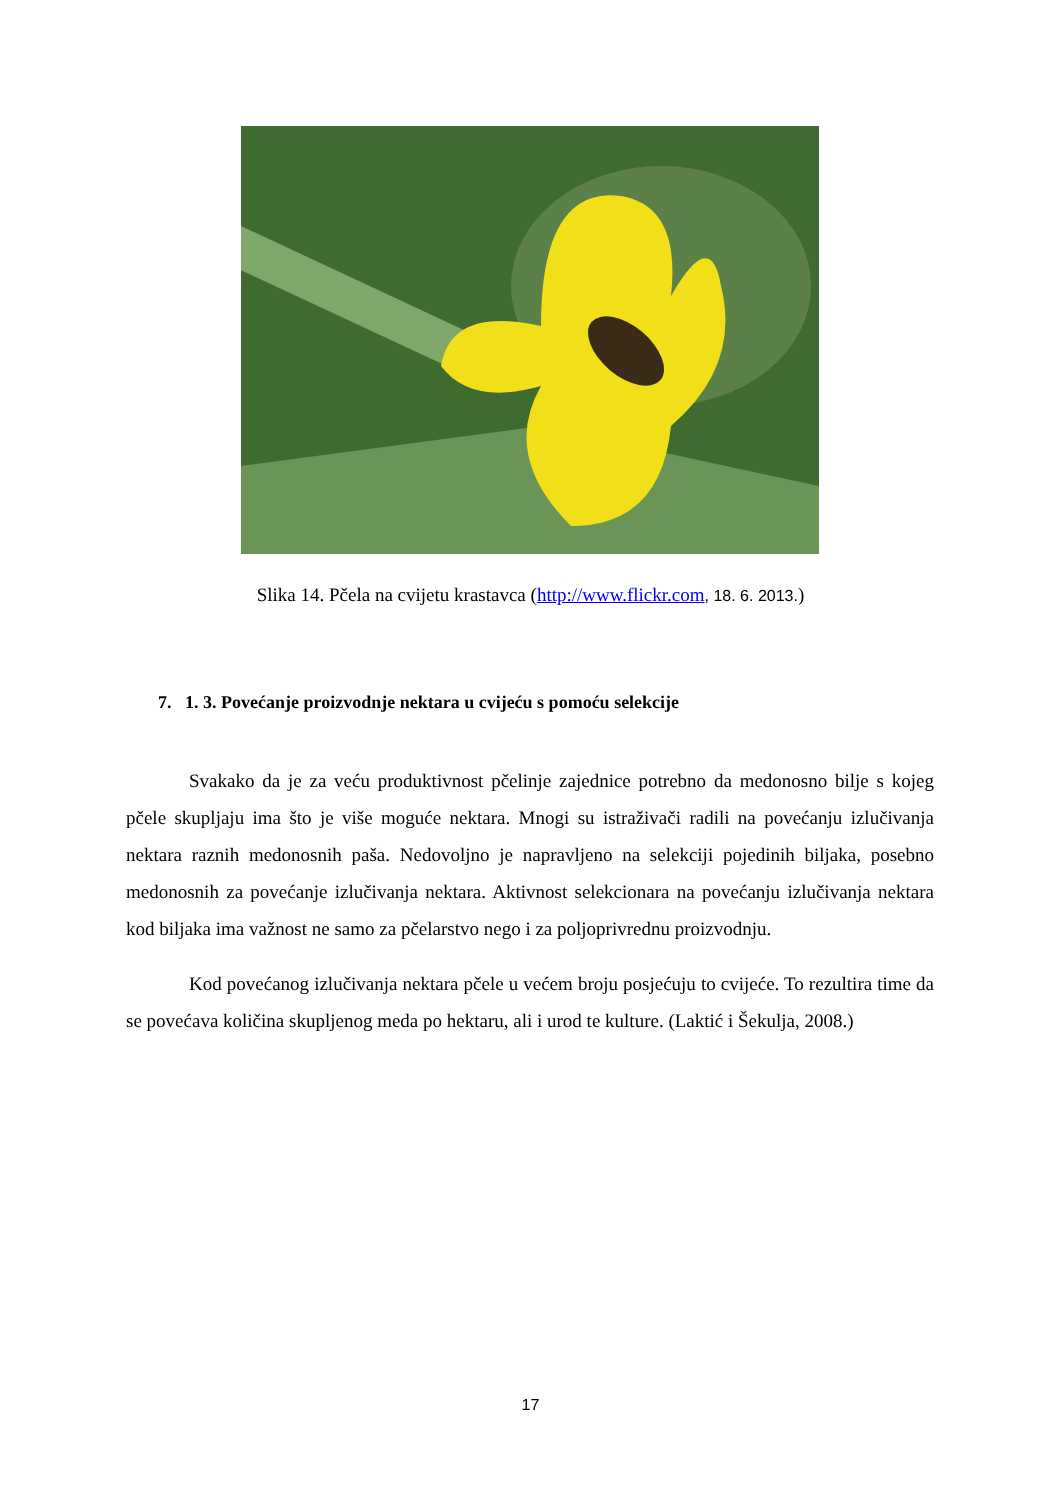Slika 14. Pčela na cvijetu krastavca (http://www.flickr.com, 18. 6. 2013.)
7. 1. 3. Povećanje proizvodnje nektara u cvijeću s pomoću selekcije
Svakako da je za veću produktivnost pčelinje zajednice potrebno da medonosno bilje s kojeg pčele skupljaju ima što je više moguće nektara. Mnogi su istraživači radili na povećanju izlučivanja nektara raznih medonosnih paša. Nedovoljno je napravljeno na selekciji pojedinih biljaka, posebno medonosnih za povećanje izlučivanja nektara. Aktivnost selekcionara na povećanju izlučivanja nektara kod biljaka ima važnost ne samo za pčelarstvo nego i za poljoprivrednu proizvodnju.
Kod povećanog izlučivanja nektara pčele u većem broju posjećuju to cvijeće. To rezultira time da se povećava količina skupljenog meda po hektaru, ali i urod te kulture. (Laktić i Šekulja, 2008.)
17